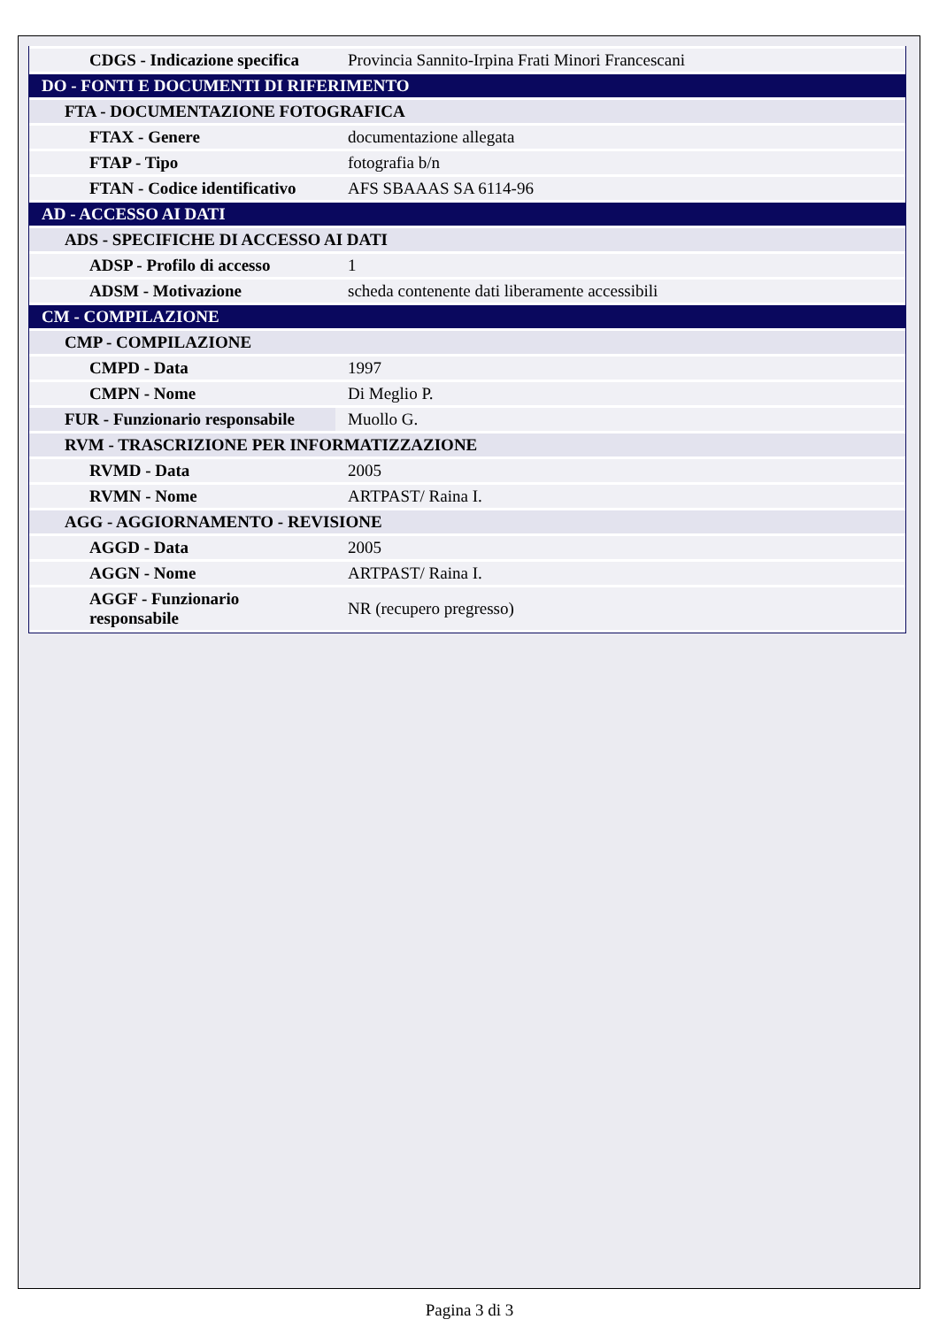| CDGS - Indicazione specifica | Provincia Sannito-Irpina Frati Minori Francescani |
| DO - FONTI E DOCUMENTI DI RIFERIMENTO | |
| FTA - DOCUMENTAZIONE FOTOGRAFICA | |
| FTAX - Genere | documentazione allegata |
| FTAP - Tipo | fotografia b/n |
| FTAN - Codice identificativo | AFS SBAAAS SA 6114-96 |
| AD - ACCESSO AI DATI | |
| ADS - SPECIFICHE DI ACCESSO AI DATI | |
| ADSP - Profilo di accesso | 1 |
| ADSM - Motivazione | scheda contenente dati liberamente accessibili |
| CM - COMPILAZIONE | |
| CMP - COMPILAZIONE | |
| CMPD - Data | 1997 |
| CMPN - Nome | Di Meglio P. |
| FUR - Funzionario responsabile | Muollo G. |
| RVM - TRASCRIZIONE PER INFORMATIZZAZIONE | |
| RVMD - Data | 2005 |
| RVMN - Nome | ARTPAST/ Raina I. |
| AGG - AGGIORNAMENTO - REVISIONE | |
| AGGD - Data | 2005 |
| AGGN - Nome | ARTPAST/ Raina I. |
| AGGF - Funzionario responsabile | NR (recupero pregresso) |
Pagina 3 di 3